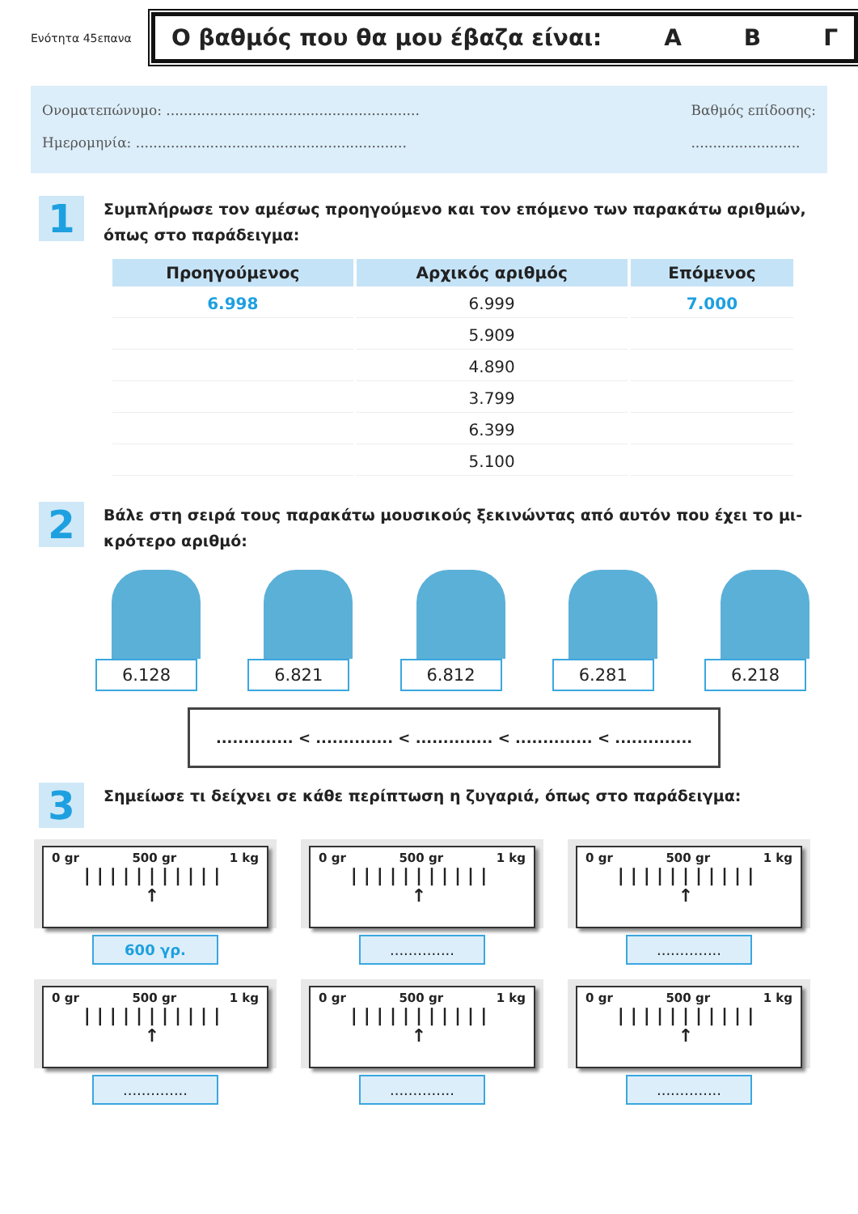Ενότητα 45επανα
Ο βαθμός που θα μου έβαζα είναι: Α Β Γ
Ονοματεπώνυμο: ..........................................................
Ημερομηνία: ..............................................................
Βαθμός επίδοσης:
.........................
1
Συμπλήρωσε τον αμέσως προηγούμενο και τον επόμενο των παρακάτω αριθμών, όπως στο παράδειγμα:
| Προηγούμενος | Αρχικός αριθμός | Επόμενος |
| --- | --- | --- |
| 6.998 | 6.999 | 7.000 |
| | 5.909 | |
| | 4.890 | |
| | 3.799 | |
| | 6.399 | |
| | 5.100 | |
2
Βάλε στη σειρά τους παρακάτω μουσικούς ξεκινώντας από αυτόν που έχει το μι-κρότερο αριθμό:
6.128 6.821 6.812 6.281 6.218
.............. < .............. < .............. < .............. < ..............
3
Σημείωσε τι δείχνει σε κάθε περίπτωση η ζυγαριά, όπως στο παράδειγμα:
0 gr 500 gr 1 kg
|||||||||||
↑
600 γρ.
0 gr 500 gr 1 kg
|||||||||||
↑
..............
0 gr 500 gr 1 kg
|||||||||||
↑
..............
0 gr 500 gr 1 kg
|||||||||||
↑
..............
0 gr 500 gr 1 kg
|||||||||||
↑
..............
0 gr 500 gr 1 kg
|||||||||||
↑
..............